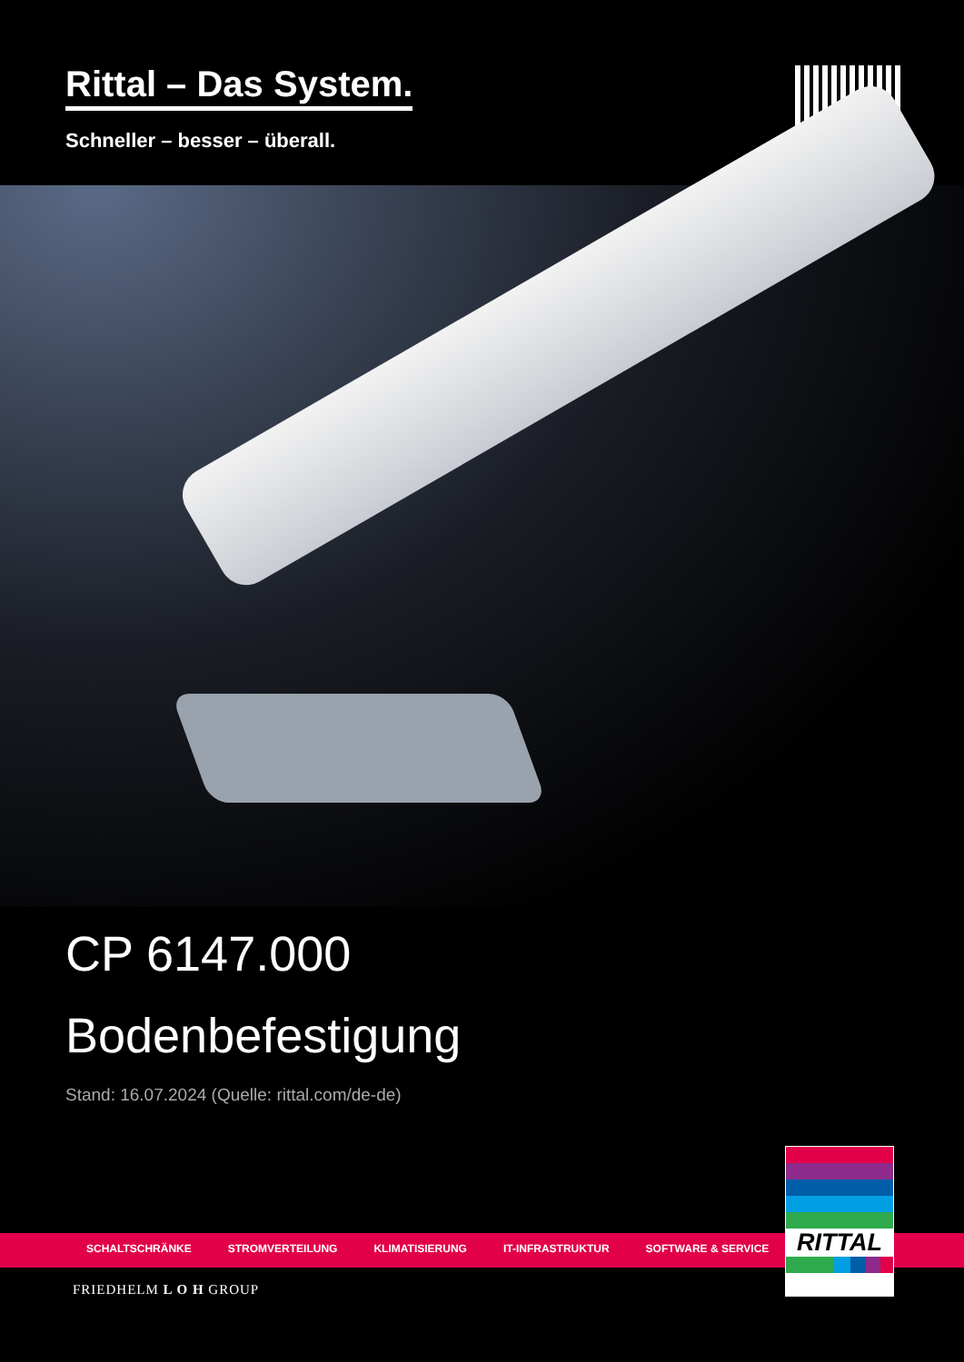Rittal – Das System.
Schneller – besser – überall.
CP 6147.000
Bodenbefestigung
Stand: 16.07.2024 (Quelle: rittal.com/de-de)
SCHALTSCHRÄNKE STROMVERTEILUNG KLIMATISIERUNG IT-INFRASTRUKTUR SOFTWARE & SERVICE
FRIEDHELM L O H GROUP
RITTAL